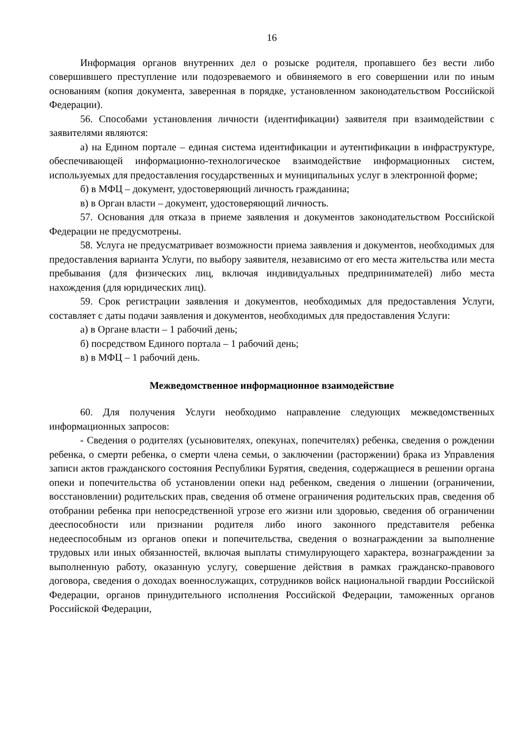16
Информация органов внутренних дел о розыске родителя, пропавшего без вести либо совершившего преступление или подозреваемого и обвиняемого в его совершении или по иным основаниям (копия документа, заверенная в порядке, установленном законодательством Российской Федерации).
56. Способами установления личности (идентификации) заявителя при взаимодействии с заявителями являются:
а) на Едином портале – единая система идентификации и аутентификации в инфраструктуре, обеспечивающей информационно-технологическое взаимодействие информационных систем, используемых для предоставления государственных и муниципальных услуг в электронной форме;
б) в МФЦ – документ, удостоверяющий личность гражданина;
в) в Орган власти – документ, удостоверяющий личность.
57. Основания для отказа в приеме заявления и документов законодательством Российской Федерации не предусмотрены.
58. Услуга не предусматривает возможности приема заявления и документов, необходимых для предоставления варианта Услуги, по выбору заявителя, независимо от его места жительства или места пребывания (для физических лиц, включая индивидуальных предпринимателей) либо места нахождения (для юридических лиц).
59. Срок регистрации заявления и документов, необходимых для предоставления Услуги, составляет с даты подачи заявления и документов, необходимых для предоставления Услуги:
а) в Органе власти – 1 рабочий день;
б) посредством Единого портала – 1 рабочий день;
в) в МФЦ – 1 рабочий день.
Межведомственное информационное взаимодействие
60. Для получения Услуги необходимо направление следующих межведомственных информационных запросов:
- Сведения о родителях (усыновителях, опекунах, попечителях) ребенка, сведения о рождении ребенка, о смерти ребенка, о смерти члена семьи, о заключении (расторжении) брака из Управления записи актов гражданского состояния Республики Бурятия, сведения, содержащиеся в решении органа опеки и попечительства об установлении опеки над ребенком, сведения о лишении (ограничении, восстановлении) родительских прав, сведения об отмене ограничения родительских прав, сведения об отобрании ребенка при непосредственной угрозе его жизни или здоровью, сведения об ограничении дееспособности или признании родителя либо иного законного представителя ребенка недееспособным из органов опеки и попечительства, сведения о вознаграждении за выполнение трудовых или иных обязанностей, включая выплаты стимулирующего характера, вознаграждении за выполненную работу, оказанную услугу, совершение действия в рамках гражданско-правового договора, сведения о доходах военнослужащих, сотрудников войск национальной гвардии Российской Федерации, органов принудительного исполнения Российской Федерации, таможенных органов Российской Федерации,